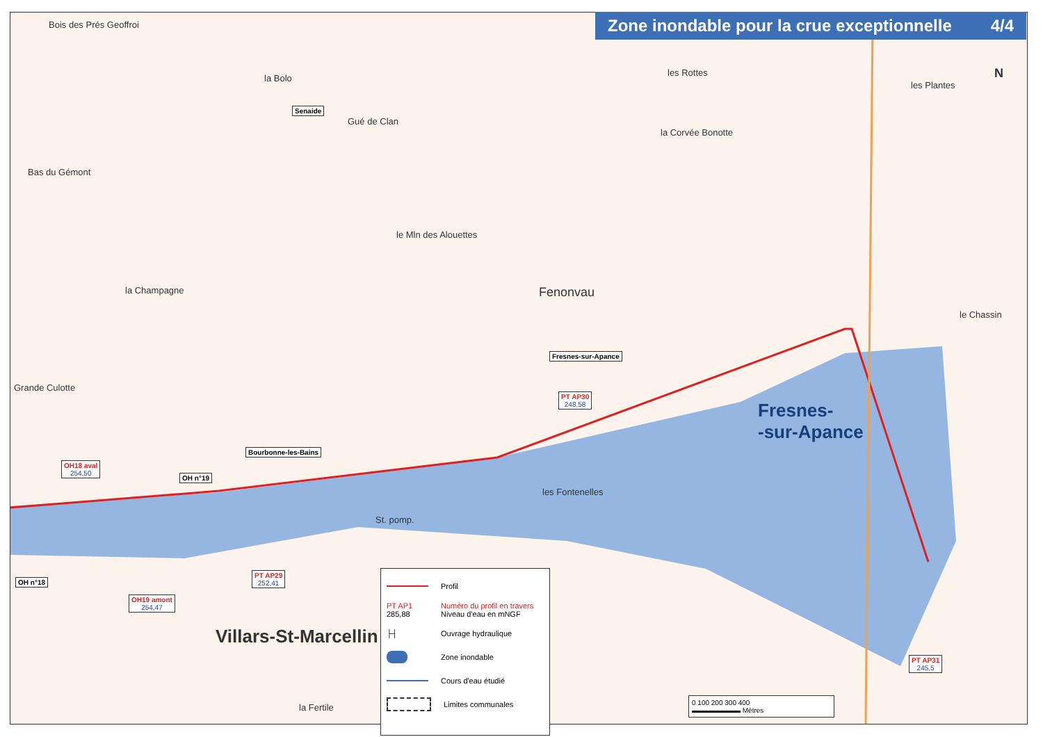Zone inondable pour la crue exceptionnelle 4/4
Bois des Prés Geoffroi
la Bolo
Senaide
Gué de Clan
les Rottes
les Plantes
la Corvée Bonotte
Bas du Gémont
le Mln des Alouettes
la Champagne Fenonvau
le Chassin
Grande Culotte
Fresnes-sur-Apance
PT AP30
248,58
Fresnes-
-sur-Apance
Bourbonne-les-Bains
OH18 aval
254,50
OH n°19
les Fontenelles
St. pomp.
OH n°18
PT AP29
252,41
OH19 amont
254,47
Villars-St-Marcellin
la Fertile
PT AP31
245,5
N
Profil
PT AP1 285,88 Numéro du profil en travers
Niveau d'eau en mNGF
├┤ Ouvrage hydraulique
Zone inondable
Cours d'eau étudié
Limites communales
0 100 200 300 400
▬▬▬▬▬▬▬ Mètres